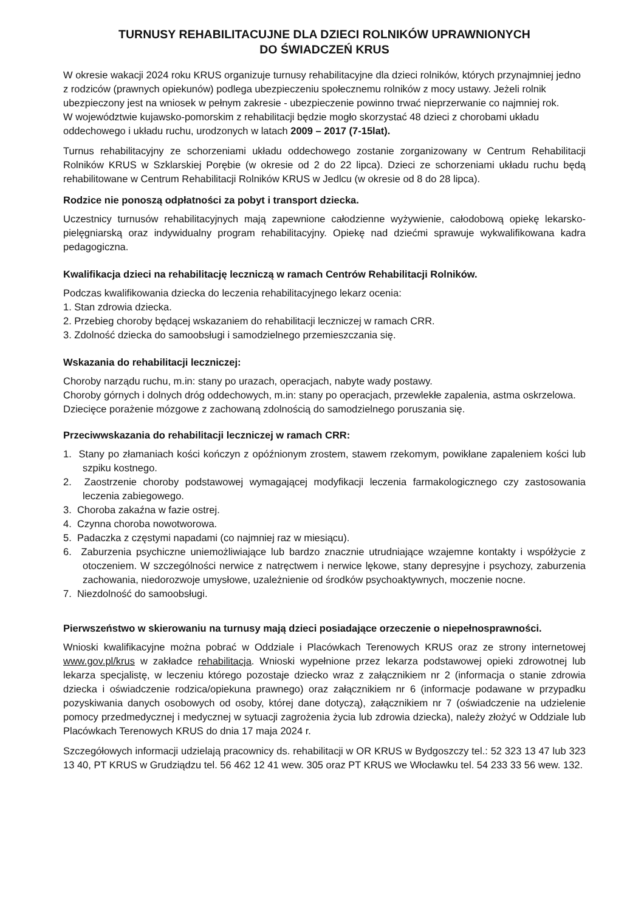TURNUSY REHABILITACUJNE DLA DZIECI ROLNIKÓW UPRAWNIONYCH
DO ŚWIADCZEŃ KRUS
W okresie wakacji 2024 roku KRUS organizuje turnusy rehabilitacyjne dla dzieci rolników, których przynajmniej jedno z rodziców (prawnych opiekunów) podlega ubezpieczeniu społecznemu rolników z mocy ustawy. Jeżeli rolnik ubezpieczony jest na wniosek w pełnym zakresie - ubezpieczenie powinno trwać nieprzerwanie co najmniej rok.
W województwie kujawsko-pomorskim z rehabilitacji będzie mogło skorzystać 48 dzieci z chorobami układu oddechowego i układu ruchu, urodzonych w latach 2009 – 2017 (7-15lat).
Turnus rehabilitacyjny ze schorzeniami układu oddechowego zostanie zorganizowany w Centrum Rehabilitacji Rolników KRUS w Szklarskiej Porębie (w okresie od 2 do 22 lipca). Dzieci ze schorzeniami układu ruchu będą rehabilitowane w Centrum Rehabilitacji Rolników KRUS w Jedlcu (w okresie od 8 do 28 lipca).
Rodzice nie ponoszą odpłatności za pobyt i transport dziecka.
Uczestnicy turnusów rehabilitacyjnych mają zapewnione całodzienne wyżywienie, całodobową opiekę lekarsko-pielęgniarską oraz indywidualny program rehabilitacyjny. Opiekę nad dziećmi sprawuje wykwalifikowana kadra pedagogiczna.
Kwalifikacja dzieci na rehabilitację leczniczą w ramach Centrów Rehabilitacji Rolników.
Podczas kwalifikowania dziecka do leczenia rehabilitacyjnego lekarz ocenia:
1. Stan zdrowia dziecka.
2. Przebieg choroby będącej wskazaniem do rehabilitacji leczniczej w ramach CRR.
3. Zdolność dziecka do samoobsługi i samodzielnego przemieszczania się.
Wskazania do rehabilitacji leczniczej:
Choroby narządu ruchu, m.in: stany po urazach, operacjach, nabyte wady postawy.
Choroby górnych i dolnych dróg oddechowych, m.in: stany po operacjach, przewlekłe zapalenia, astma oskrzelowa.
Dziecięce porażenie mózgowe z zachowaną zdolnością do samodzielnego poruszania się.
Przeciwwskazania do rehabilitacji leczniczej w ramach CRR:
1. Stany po złamaniach kości kończyn z opóźnionym zrostem, stawem rzekomym, powikłane zapaleniem kości lub szpiku kostnego.
2. Zaostrzenie choroby podstawowej wymagającej modyfikacji leczenia farmakologicznego czy zastosowania leczenia zabiegowego.
3. Choroba zakaźna w fazie ostrej.
4. Czynna choroba nowotworowa.
5. Padaczka z częstymi napadami (co najmniej raz w miesiącu).
6. Zaburzenia psychiczne uniemożliwiające lub bardzo znacznie utrudniające wzajemne kontakty i współżycie z otoczeniem. W szczególności nerwice z natręctwem i nerwice lękowe, stany depresyjne i psychozy, zaburzenia zachowania, niedorozwoje umysłowe, uzależnienie od środków psychoaktywnych, moczenie nocne.
7. Niezdolność do samoobsługi.
Pierwszeństwo w skierowaniu na turnusy mają dzieci posiadające orzeczenie o niepełnosprawności.
Wnioski kwalifikacyjne można pobrać w Oddziale i Placówkach Terenowych KRUS oraz ze strony internetowej www.gov.pl/krus w zakładce rehabilitacja. Wnioski wypełnione przez lekarza podstawowej opieki zdrowotnej lub lekarza specjalistę, w leczeniu którego pozostaje dziecko wraz z załącznikiem nr 2 (informacja o stanie zdrowia dziecka i oświadczenie rodzica/opiekuna prawnego) oraz załącznikiem nr 6 (informacje podawane w przypadku pozyskiwania danych osobowych od osoby, której dane dotyczą), załącznikiem nr 7 (oświadczenie na udzielenie pomocy przedmedycznej i medycznej w sytuacji zagrożenia życia lub zdrowia dziecka), należy złożyć w Oddziale lub Placówkach Terenowych KRUS do dnia 17 maja 2024 r.
Szczegółowych informacji udzielają pracownicy ds. rehabilitacji w OR KRUS w Bydgoszczy tel.: 52 323 13 47 lub 323 13 40, PT KRUS w Grudziądzu tel. 56 462 12 41 wew. 305 oraz PT KRUS we Włocławku tel. 54 233 33 56 wew. 132.